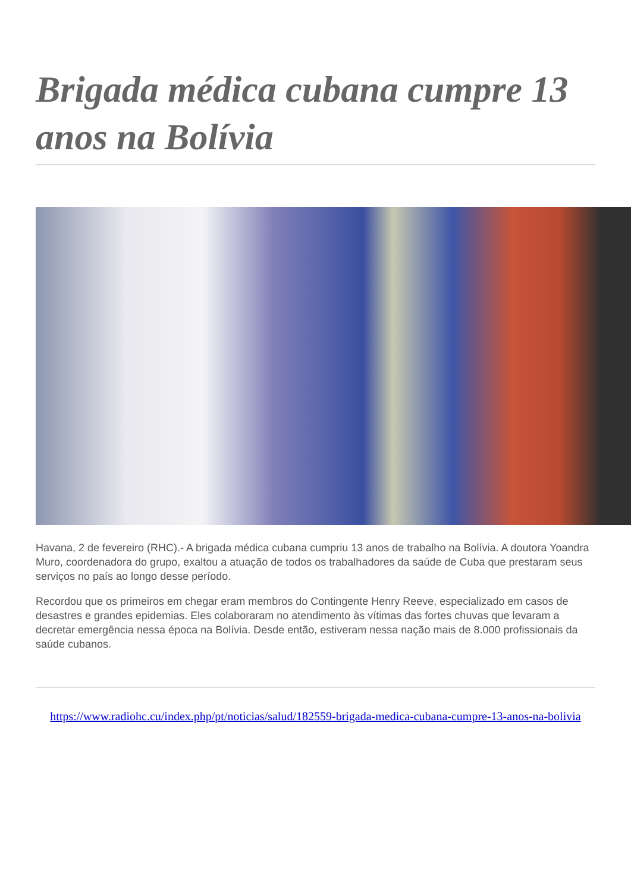Brigada médica cubana cumpre 13 anos na Bolívia
Havana, 2 de fevereiro (RHC).- A brigada médica cubana cumpriu 13 anos de trabalho na Bolívia. A doutora Yoandra Muro, coordenadora do grupo, exaltou a atuação de todos os trabalhadores da saúde de Cuba que prestaram seus serviços no país ao longo desse período.
Recordou que os primeiros em chegar eram membros do Contingente Henry Reeve, especializado em casos de desastres e grandes epidemias. Eles colaboraram no atendimento às vítimas das fortes chuvas que levaram a decretar emergência nessa época na Bolívia. Desde então, estiveram nessa nação mais de 8.000 profissionais da saúde cubanos.
https://www.radiohc.cu/index.php/pt/noticias/salud/182559-brigada-medica-cubana-cumpre-13-anos-na-bolivia